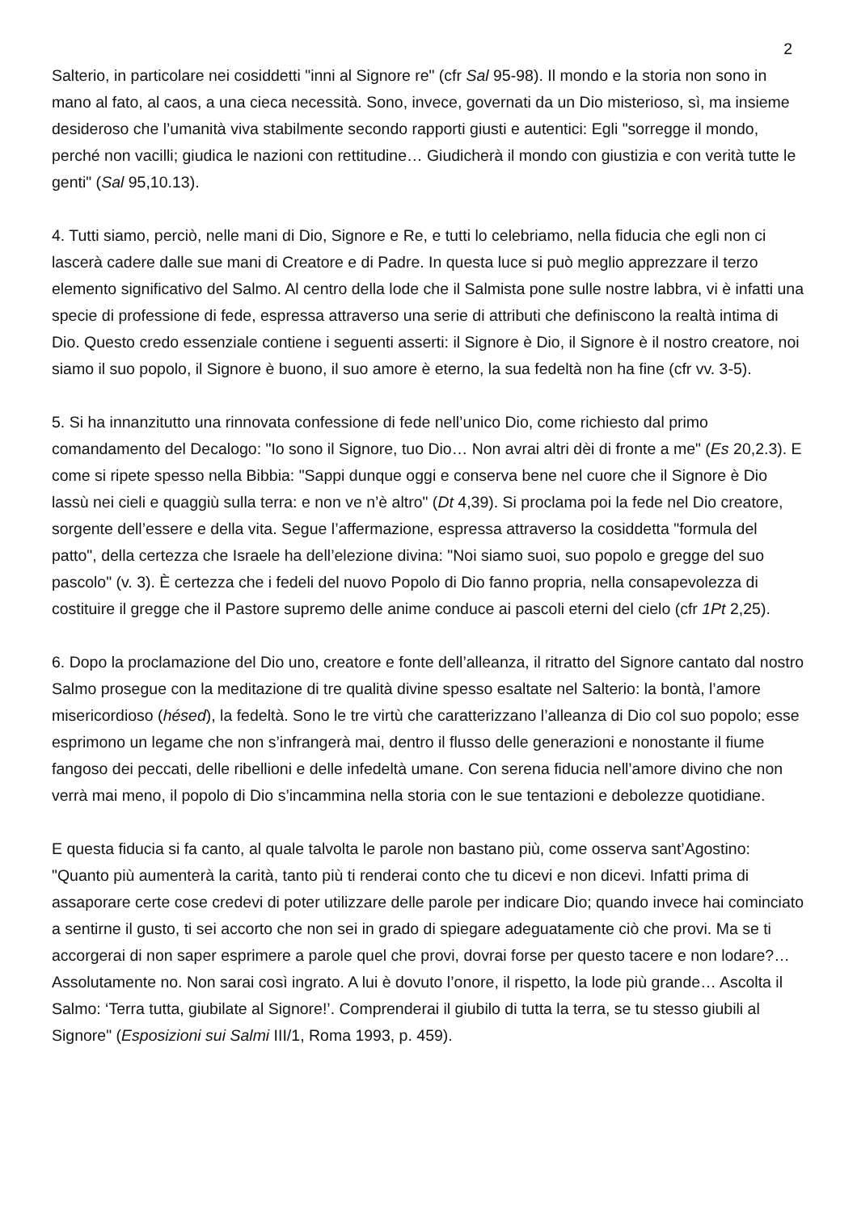2
Salterio, in particolare nei cosiddetti "inni al Signore re" (cfr Sal 95-98). Il mondo e la storia non sono in mano al fato, al caos, a una cieca necessità. Sono, invece, governati da un Dio misterioso, sì, ma insieme desideroso che l’umanità viva stabilmente secondo rapporti giusti e autentici: Egli "sorregge il mondo, perché non vacilli; giudica le nazioni con rettitudine… Giudicherà il mondo con giustizia e con verità tutte le genti" (Sal 95,10.13).
4. Tutti siamo, perciò, nelle mani di Dio, Signore e Re, e tutti lo celebriamo, nella fiducia che egli non ci lascerà cadere dalle sue mani di Creatore e di Padre. In questa luce si può meglio apprezzare il terzo elemento significativo del Salmo. Al centro della lode che il Salmista pone sulle nostre labbra, vi è infatti una specie di professione di fede, espressa attraverso una serie di attributi che definiscono la realtà intima di Dio. Questo credo essenziale contiene i seguenti asserti: il Signore è Dio, il Signore è il nostro creatore, noi siamo il suo popolo, il Signore è buono, il suo amore è eterno, la sua fedeltà non ha fine (cfr vv. 3-5).
5. Si ha innanzitutto una rinnovata confessione di fede nell’unico Dio, come richiesto dal primo comandamento del Decalogo: "Io sono il Signore, tuo Dio… Non avrai altri dèi di fronte a me" (Es 20,2.3). E come si ripete spesso nella Bibbia: "Sappi dunque oggi e conserva bene nel cuore che il Signore è Dio lassù nei cieli e quaggiù sulla terra: e non ve n’è altro" (Dt 4,39). Si proclama poi la fede nel Dio creatore, sorgente dell’essere e della vita. Segue l’affermazione, espressa attraverso la cosiddetta "formula del patto", della certezza che Israele ha dell’elezione divina: "Noi siamo suoi, suo popolo e gregge del suo pascolo" (v. 3). È certezza che i fedeli del nuovo Popolo di Dio fanno propria, nella consapevolezza di costituire il gregge che il Pastore supremo delle anime conduce ai pascoli eterni del cielo (cfr 1Pt 2,25).
6. Dopo la proclamazione del Dio uno, creatore e fonte dell’alleanza, il ritratto del Signore cantato dal nostro Salmo prosegue con la meditazione di tre qualità divine spesso esaltate nel Salterio: la bontà, l’amore misericordioso (hésed), la fedeltà. Sono le tre virtù che caratterizzano l’alleanza di Dio col suo popolo; esse esprimono un legame che non s’infrangerà mai, dentro il flusso delle generazioni e nonostante il fiume fangoso dei peccati, delle ribellioni e delle infedeltà umane. Con serena fiducia nell’amore divino che non verrà mai meno, il popolo di Dio s’incammina nella storia con le sue tentazioni e debolezze quotidiane.
E questa fiducia si fa canto, al quale talvolta le parole non bastano più, come osserva sant’Agostino: "Quanto più aumenterà la carità, tanto più ti renderai conto che tu dicevi e non dicevi. Infatti prima di assaporare certe cose credevi di poter utilizzare delle parole per indicare Dio; quando invece hai cominciato a sentirne il gusto, ti sei accorto che non sei in grado di spiegare adeguatamente ciò che provi. Ma se ti accorgerai di non saper esprimere a parole quel che provi, dovrai forse per questo tacere e non lodare?… Assolutamente no. Non sarai così ingrato. A lui è dovuto l’onore, il rispetto, la lode più grande… Ascolta il Salmo: ‘Terra tutta, giubilate al Signore!’. Comprenderai il giubilo di tutta la terra, se tu stesso giubili al Signore" (Esposizioni sui Salmi III/1, Roma 1993, p. 459).